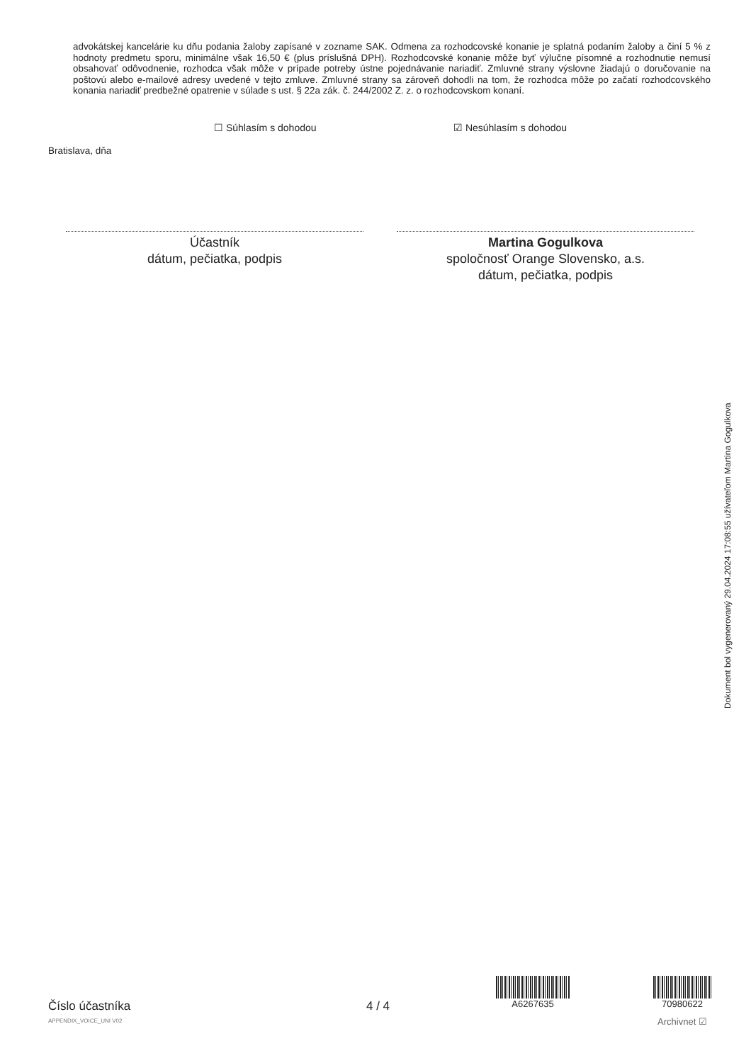advokátskej kancelárie ku dňu podania žaloby zapísané v zozname SAK. Odmena za rozhodcovské konanie je splatná podaním žaloby a činí 5 % z hodnoty predmetu sporu, minimálne však 16,50 € (plus príslušná DPH). Rozhodcovské konanie môže byť výlučne písomné a rozhodnutie nemusí obsahovať odôvodnenie, rozhodca však môže v prípade potreby ústne pojednávanie nariadiť. Zmluvné strany výslovne žiadajú o doručovanie na poštovú alebo e-mailové adresy uvedené v tejto zmluve. Zmluvné strany sa zároveň dohodli na tom, že rozhodca môže po začatí rozhodcovského konania nariadiť predbežné opatrenie v súlade s ust. § 22a zák. č. 244/2002 Z. z. o rozhodcovskom konaní.
☐ Súhlasím s dohodou ☑ Nesúhlasím s dohodou
Bratislava, dňa
Účastník
dátum, pečiatka, podpis
Martina Gogulkova
spoločnosť Orange Slovensko, a.s.
dátum, pečiatka, podpis
Dokument bol vygenerovaný 29.04.2024 17:08:55 užívateľom Martina Gogulkova
Číslo účastníka
APPENDIX_VOICE_UNI V02
4 / 4
A6267635
70980622
Archivnet ☑